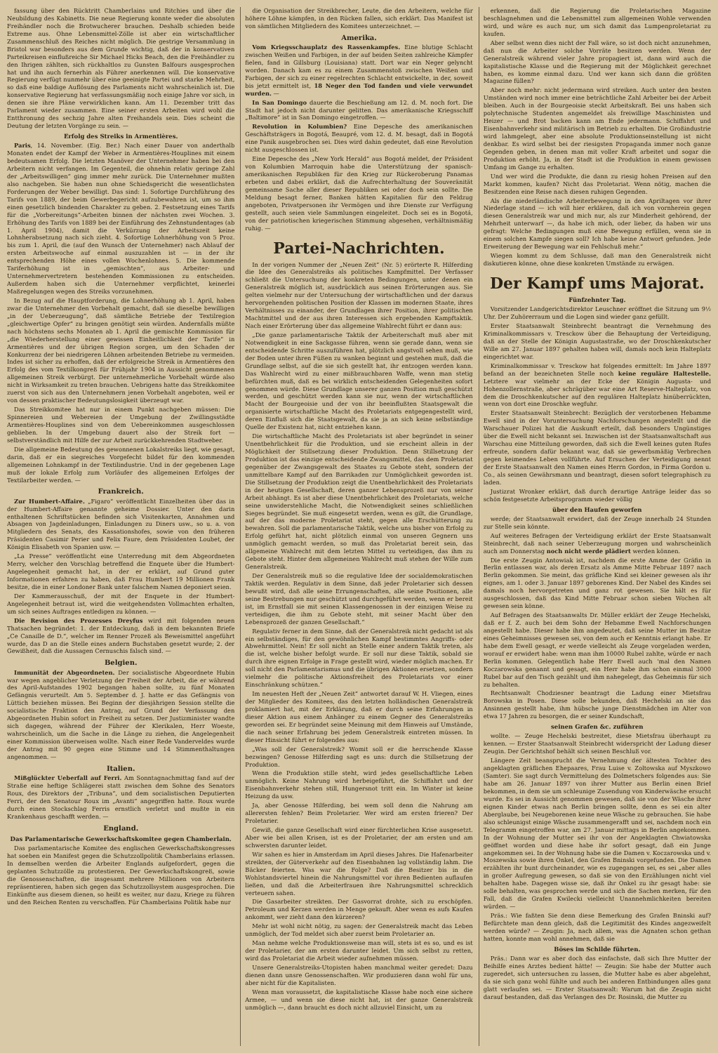fassung über den Rücktritt Chamberlains und Ritchies und über die Neubildung des Kabinetts. Die neue Regierung konnte weder die absoluten Freihändler noch die Brotwucherer brauchen. Deshalb schieden beide Extreme aus. Ohne Lebensmittel-Zölle ist aber ein wirtschaftlicher Zusammenschluß des Reiches nicht möglich. Die gestrige Versammlung in Bristol war besonders aus dem Grunde wichtig, daß der in konservativen Parteikreisen einflußreiche Sir Michael Hicks Beach, den die Freihändler zu den Ihrigen zählten, sich rückhaltlos zu Gunsten Balfours ausgesprochen hat und ihn auch fernerhin als Führer anerkennen will. Die konservative Regierung verfügt nunmehr über eine geeinigte Partei und starke Mehrheit, so daß eine baldige Auflösung des Parlaments nicht wahrscheinlich ist. Die konservative Regierung hat verfassungsmäßig noch einige Jahre vor sich, in denen sie ihre Pläne verwirklichen kann. Am 11. Dezember tritt das Parlament wieder zusammen. Eine seiner ersten Arbeiten wird wohl die Entthronung des sechzig Jahre alten Freihandels sein. Dies scheint die Deutung der letzten Vorgänge zu sein. —
Erfolg des Streiks in Armentières.
Paris, 14. November. (Eig. Ber.) Nach einer Dauer von anderthalb Monaten endet der Kampf der Weber in Armentières-Houplines mit einem bedeutsamen Erfolg. Die letzten Manöver der Unternehmer haben bei den Arbeitern nicht verfangen. Im Gegenteil, die ohnehin relativ geringe Zahl der „Arbeitswilligen“ ging immer mehr zurück. Die Unternehmer mußten also nachgeben. Sie haben nun ohne Schiedsgericht die wesentlichsten Forderungen der Weber bewilligt. Das sind: 1. Sofortige Durchführung des Tarifs von 1889, der beim Gewerbegericht aufzubewahren ist, um so ihm einen gesetzlich bindenden Charakter zu geben. 2. Festsetzung eines Tarifs für die „Vorbereitungs“-Arbeiten binnen der nächsten zwei Wochen. 3. Erhöhung des Tarifs von 1889 bei der Einführung des Zehnstundentages (ab 1. April 1904), damit die Verkürzung der Arbeitszeit keine Lohnherabsetzung nach sich zieht. 4. Sofortige Lohnerhöhung von 5 Proz. bis zum 1. April, die (auf den Wunsch der Unternehmer) nach Ablauf der ersten Arbeitswoche auf einmal auszuzahlen ist — in der ihr entsprechenden Höhe eines vollen Wochenlohnes. 5. Die kommende Tariferhöhung ist in „gemischten“, aus Arbeiter- und Unternehmervertretern bestehenden Kommissionen zu entscheiden. Außerdem haben sich die Unternehmer verpflichtet, keinerlei Maßregelungen wegen des Streiks vorzunehmen.
In Bezug auf die Hauptforderung, die Lohnerhöhung ab 1. April, haben zwar die Unternehmer den Vorbehalt gemacht, daß sie dieselbe bewilligen „in der Ueberzeugung“, daß sämtliche Betriebe der Textilregion „gleichwertige Opfer“ zu bringen genötigt sein würden. Andernfalls müßte nach höchstens sechs Monaten ab 1. April die gemischte Kommission für „die Wiederherstellung einer gewissen Einheitlichkeit der Tarife“ in Armentières und der übrigen Region sorgen, um den Schaden der Konkurrenz der bei niedrigeren Löhnen arbeitenden Betriebe zu vermeiden. Indes ist sicher zu erhoffen, daß der erfolgreiche Streik in Armentières den Erfolg des vom Textilkongreß für Frühjahr 1904 in Aussicht genommenen allgemeinen Streik verbürgt. Der unternehmerliche Vorbehalt würde also nicht in Wirksamkeit zu treten brauchen. Uebrigens hatte das Streikkomitee zuerst von sich aus den Unternehmern jenen Vorbehalt angeboten, weil er von dessen praktischer Bedeutungslosigkeit überzeugt war.
Das Streikkomitee hat nur in einem Punkt nachgeben müssen: Die Spinnereien und Webereien der Umgebung der Zwillingsstädte Armentières-Houplines sind von dem Uebereinkommen ausgeschlossen geblieben. In der Umgebung dauert also der Streik fort — selbstverständlich mit Hilfe der zur Arbeit zurückkehrenden Stadtweber.
Die allgemeine Bedeutung des gewonnenen Lokalstreiks liegt, wie gesagt, darin, daß er ein siegreiches Vorgefecht bildet für den kommenden allgemeinen Lohnkampf in der Textilindustrie. Und in der gegebenen Lage muß der lokale Erfolg zum Vorläufer des allgemeinen Erfolges der Textilarbeiter werden. —
Frankreich.
Zur Humbert-Affaire. „Figaro“ veröffentlicht Einzelheiten über das in der Humbert-Affaire genannte geheime Dossier. Unter den darin enthaltenen Schriftstücken befinden sich Visitenkarten, Annahmen und Absagen von Jagdeinladungen, Einladungen zu Diners usw., so u. a. von Mitgliedern des Senats, des Kassationshofes, sowie von den früheren Präsidenten Casimir Perier und Felix Faure, dem Präsidenten Loubet, der Königin Elisabeth von Spanien usw. —
„La Presse“ veröffentlicht eine Unterredung mit dem Abgeordneten Merry, welcher den Vorschlag betreffend die Enquete über die Humbert-Angelegenheit gemacht hat, in der er erklärt, auf Grund guter Informationen erfahren zu haben, daß Frau Humbert 19 Millionen Frank besitze, die in einer Londoner Bank unter falschem Namen deponiert seien.
Der Kammerausschuß, der mit der Enquete in der Humbert-Angelegenheit betraut ist, wird die weitgehendsten Vollmachten erhalten, um sich seines Auftrages entledigen zu können. —
Die Revision des Prozesses Dreyfus wird mit folgenden neuen Thatsachen begründet: 1. der Entdeckung, daß in dem bekannten Briefe „Ce Canaille de D.“, welcher im Renner Prozeß als Beweismittel angeführt wurde, das D an die Stelle eines andern Buchstaben gesetzt wurde; 2. der Gewißheit, daß die Aussagen Cernuschis falsch sind. —
Belgien.
Immunität der Abgeordneten. Der socialistische Abgeordnete Hubin war wegen angeblicher Verletzung der Freiheit der Arbeit, die er während des April-Aufstandes 1902 begangen haben sollte, zu fünf Monaten Gefängnis verurteilt. Am 5. September d. J. hatte er das Gefängnis von Lüttich beziehen müssen. Bei Beginn der diesjährigen Session stellte die socialistische Fraktion den Antrag, auf Grund der Verfassung den Abgeordneten Hubin sofort in Freiheit zu setzen. Der Justizminister wandte sich dagegen, während der Führer der Klerikalen, Herr Woeste, wahrscheinlich, um die Sache in die Länge zu ziehen, die Angelegenheit einer Kommission überweisen wollte. Nach einer Rede Vanderveldes wurde der Antrag mit 90 gegen eine Stimme und 14 Stimmenthaltungen angenommen. —
Italien.
Mißglückter Ueberfall auf Ferri. Am Sonntagnachmittag fand auf der Straße eine heftige Schlägerei statt zwischen dem Sohne des Senators Roux, des Direktors der „Tribuna“, und dem socialistischen Deputierten Ferri, der den Senatour Roux im „Avanti“ angegriffen hatte. Roux wurde durch einen Stockschlag Ferris ernstlich verletzt und mußte in ein Krankenhaus geschafft werden. —
England.
Das Parlamentarische Gewerkschaftskomitee gegen Chamberlain.
Das parlamentarische Komitee des englischen Gewerkschaftskongresses hat soeben ein Manifest gegen die Schutzzollpolitik Chamberlains erlassen. In demselben werden die Arbeiter Englands aufgefordert, gegen die geplanten Schutzzölle zu protestieren. Der Gewerkschaftskongreß, sowie die Genossenschaften, die insgesamt mehrere Millionen von Arbeitern repräsentieren, haben sich gegen das Schutzzollsystem ausgesprochen. Die Einkünfte aus diesem dienen, so heißt es weiter, nur dazu, Kriege zu führen und den Reichen Renten zu verschaffen. Für Chamberlains Politik habe nur
die Organisation der Streikbrecher, Leute, die den Arbeitern, welche für höhere Löhne kämpfen, in den Rücken fallen, sich erklärt. Das Manifest ist von sämtlichen Mitgliedern des Komitees unterzeichnet. —
Amerika.
Vom Kriegsschauplatz des Rassenkampfes. Eine blutige Schlacht zwischen Weißen und Farbigen, in der auf beiden Seiten zahlreiche Kämpfer fielen, fand in Gillsburg (Louisiana) statt. Dort war ein Neger gelyncht worden. Danach kam es zu einem Zusammenstoß zwischen Weißen und Farbigen, der sich zu einer regelrechten Schlacht entwickelte, in der, soweit bis jetzt ermittelt ist, 18 Neger den Tod fanden und viele verwundet wurden. —
In San Domingo dauerte die Beschießung am 12. d. M. noch fort. Die Stadt hat jedoch nicht darunter gelitten. Das amerikanische Kriegsschiff „Baltimore“ ist in San Domingo eingetroffen. —
Revolution in Kolumbien? Eine Depesche des amerikanischen Geschäftsträgers in Bogotá, Beaupré, vom 12. d. M. besagt, daß in Bogotá eine Panik ausgebrochen sei. Dies wird dahin gedeutet, daß eine Revolution nicht ausgeschlossen ist.
Eine Depesche des „New York Herald“ aus Bogotá meldet, der Präsident von Kolumbien Marroquin habe die Unterstützung der spanisch-amerikanischen Republiken für den Krieg zur Rückeroberung Panamas erbeten und dabei erklärt, daß die Aufrechterhaltung der Souveränität gemeinsame Sache aller dieser Republiken sei oder doch sein sollte. Die Meldung besagt ferner, Banken hätten Kapitalien für den Feldzug angeboten, Privatpersonen ihr Vermögen und ihre Dienste zur Verfügung gestellt, auch seien viele Sammlungen eingeleitet. Doch sei es in Bogotá, von der patriotischen kriegerischen Stimmung abgesehen, verhältnismäßig ruhig. —
Partei-Nachrichten.
In der vorigen Nummer der „Neuen Zeit“ (Nr. 5) erörterte R. Hilferding die Idee des Generalstreiks als politisches Kampfmittel. Der Verfasser schließt die Untersuchung der konkreten Bedingungen, unter denen ein Generalstreik möglich ist, ausdrücklich aus seinen Erörterungen aus. Sie gelten vielmehr nur der Untersuchung der wirtschaftlichen und der daraus hervorgehenden politischen Position der Klassen im modernen Staate, ihres Verhältnisses zu einander, der Grundlagen ihrer Position, ihrer politischen Machtmittel und der aus ihren Interessen sich ergebenden Kampftaktik. Nach einer Erörterung über das allgemeine Wahlrecht führt er dann aus:
„Die ganze parlamentarische Taktik der Arbeiterschaft muß aber mit Notwendigkeit in eine Sackgasse führen, wenn sie gerade dann, wenn sie entscheidende Schritte auszuführen hat, plötzlich angstvoll sehen muß, wie der Boden unter ihren Füßen zu wanken beginnt und gestehen muß, daß die Grundlage selbst, auf die sie sich gestellt hat, ihr entzogen werden kann. Das Wahlrecht wird zu einer mißbrauchbaren Waffe, wenn man stetig befürchten muß, daß es bei wirklich entscheidenden Gelegenheiten sofort genommen würde. Diese Grundlage unserer ganzen Position muß geschützt werden, und geschützt werden kann sie nur, wenn der wirtschaftlichen Macht der Bourgeoisie und der von ihr beeinflußten Staatsgewalt die organisierte wirtschaftliche Macht des Proletariats entgegengestellt wird, deren Einfluß sich die Staatsgewalt, da sie ja an sich keine selbständige Quelle der Existenz hat, nicht entziehen kann.
Die wirtschaftliche Macht des Proletariats ist aber begründet in seiner Unentbehrlichkeit für die Produktion, und sie erscheint allein in der Möglichkeit der Stillsetzung dieser Produktion. Denn Stillsetzung der Produktion ist das einzige entscheidende Zwangsmittel, das dem Proletariat gegenüber der Zwangsgewalt des Staates zu Gebote steht, sondern der unmittelbare Kampf auf den Barrikaden zur Unmöglichkeit geworden ist. Die Stillsetzung der Produktion zeigt die Unentbehrlichkeit des Proletariats in der heutigen Gesellschaft, deren ganzer Lebensprozeß nur von seiner Arbeit abhängt. Es ist aber diese Unentbehrlichkeit des Proletariats, welche seine unwiderstehliche Macht, die Notwendigkeit seines schließlichen Sieges begründet. Sie muß eingesetzt werden, wenn es gilt, die Grundlage, auf der das moderne Proletariat steht, gegen alle Erschütterung zu bewahren. Soll die parlamentarische Taktik, welche uns bisher von Erfolg zu Erfolg geführt hat, nicht plötzlich einmal von unseren Gegnern uns unmöglich gemacht werden, so muß das Proletariat bereit sein, das allgemeine Wahlrecht mit dem letzten Mittel zu verteidigen, das ihm zu Gebote steht. Hinter dem allgemeinen Wahlrecht muß stehen der Wille zum Generalstreik.
Der Generalstreik muß so die regulative Idee der socialdemokratischen Taktik werden. Regulativ in dem Sinne, daß jeder Proletarier sich dessen bewußt wird, daß alle seine Errungenschaften, alle seine Positionen, alle seine Bestrebungen nur geschützt und durchgeführt werden, wenn er bereit ist, im Ernstfall sie mit seinen Klassengenossen in der einzigen Weise zu verteidigen, die ihm zu Gebote steht, mit seiner Macht über den Lebensprozeß der ganzen Gesellschaft.“
Regulativ ferner in dem Sinne, daß der Generalstreik nicht gedacht ist als ein selbständiges, für den gewöhnlichen Kampf bestimmtes Angriffs- oder Abwehrmittel. Nein! Er soll nicht an Stelle einer andern Taktik treten, als die ist, welche bisher befolgt wurde. Er soll nur diese Taktik, sobald sie durch ihre eignen Erfolge in Frage gestellt wird, wieder möglich machen. Er soll nicht den Parlamentarismus und die übrigen Aktionen ersetzen, sondern vielmehr die politische Aktionsfreiheit des Proletariats vor einer Einschränkung schützen.“
Im neuesten Heft der „Neuen Zeit“ antwortet darauf W. H. Vliegen, eines der Mitglieder des Komitees, das den letzten holländischen Generalstreik proklamiert hat, mit der Erklärung, daß er durch seine Erfahrungen in dieser Aktion aus einem Anhänger zu einem Gegner des Generalstreiks geworden sei. Er begründet seine Meinung mit dem Hinweis auf Umstände, die nach seiner Erfahrung bei jedem Generalstreik eintreten müssen. In dieser Hinsicht führt er folgendes aus:
„Was soll der Generalstreik? Womit soll er die herrschende Klasse bezwingen? Genosse Hilferding sagt es uns: durch die Stillsetzung der Produktion.
Wenn die Produktion stille steht, wird jedes gesellschaftliche Leben unmöglich. Keine Nahrung wird herbeigeführt, die Schiffahrt und der Eisenbahnverkehr stehen still, Hungersnot tritt ein. Im Winter ist keine Heizung da usw.
Ja, aber Genosse Hilferding, bei wem soll denn die Nahrung am allerersten fehlen? Beim Proletarier. Wer wird am ersten frieren? Der Proletarier.
Gewiß, die ganze Gesellschaft wird einer fürchterlichen Krise ausgesetzt. Aber wie bei allen Krisen, ist es der Proletarier, der am ersten und am schwersten darunter leidet.
Wir sahen es hier in Amsterdam im April dieses Jahres. Die Hafenarbeiter streikten, der Güterverkehr auf den Eisenbahnen lag vollständig lahm. Die Bäcker feierten. Was war die Folge? Daß die Besitzer bis in die Wohlstandsviertel hinein die Nahrungsmittel vor ihren Bedienten auflaufen ließen, und daß die Arbeiterfrauen ihre Nahrungsmittel schrecklich verteuern sahen.
Die Gasarbeiter streikten. Der Gasvorrat drohte, sich zu erschöpfen. Petroleum und Kerzen werden in Menge gekauft. Aber wenn es aufs Kaufen ankommt, wer zieht dann den kürzeren?
Mehr ist wohl nicht nötig, zu sagen: der Generalstreik macht das Leben unmöglich, der Tod meldet sich aber zuerst beim Proletarier an.
Man nehme welche Produktionsweise man will, stets ist es so, und es ist der Proletarier, der am ersten darunter leidet. Um sich selbst zu retten, wird das Proletariat die Arbeit wieder aufnehmen müssen.
Unsere Generalstreiks-Utopisten haben manchmal weiter geredet: Dazu dienen dann unsre Genossenschaften. Wir produzieren dann wohl für uns, aber nicht für die Kapitalisten.
Wenn man voraussetzt, die kapitalistische Klasse habe noch eine sichere Armee, — und wenn sie diese nicht hat, ist der ganze Generalstreik unmöglich —, dann braucht es doch nicht allzuviel Einsicht, um zu
erkennen, daß die Regierung die Proletarischen Magazine beschlagnehmen und die Lebensmittel zum allgemeinen Wohle verwenden wird, und wäre es auch nur, um sich damit das Lumpenproletariat zu kaufen.
Aber selbst wenn dies nicht der Fall wäre, so ist doch nicht anzunehmen, daß nun die Arbeiter solche Vorräte besitzen werden. Wenn der Generalstreik während vieler Jahre propagiert ist, dann wird auch die kapitalistische Klasse und die Regierung mit der Möglichkeit gerechnet haben, es komme einmal dazu. Und wer kann sich dann die größten Magazine füllen?
Aber noch mehr: nicht jedermann wird streiken. Auch unter den besten Umständen wird noch immer eine beträchtliche Zahl Arbeiter bei der Arbeit bleiben. Auch in der Bourgeoisie steckt Arbeitskraft. Bei uns haben sich polytechnische Studenten angemeldet als freiwillige Maschinisten und Heizer — und Brot backen kann am Ende jedermann. Schiffahrt und Eisenbahnverkehr sind militärisch im Betrieb zu erhalten. Die Großindustrie wird lahmgelegt, aber eine absolute Produktionseinstellung ist nicht denkbar. Es wird selbst bei der riesigsten Propaganda immer noch ganze Gegenden geben, in denen man mit voller Kraft arbeitet und sogar die Produktion erhöht. Ja, in der Stadt ist die Produktion in einem gewissen Umfang im Gange zu erhalten.
Und wer wird die Produkte, die dann zu riesig hohen Preisen auf den Markt kommen, kaufen? Nicht das Proletariat. Wenn nötig, machen die Besitzenden eine Reise nach diesen ruhigen Gegenden.
Als die niederländische Arbeiterbewegung in den Apriltagen vor ihrer Niederlage stand — ich will hier erklären, daß ich von vornherein gegen diesen Generalstreik war und mich nur, als zur Minderheit gehörend, der Mehrheit unterwarf —, da habe ich mich, oder lieber, da haben wir uns gefragt: Welche Bedingungen muß eine Bewegung erfüllen, wenn sie in einem solchen Kampfe siegen soll? Ich habe keine Antwort gefunden. Jede Erweiterung der Bewegung war ein Fehlschuß mehr.“
Wiegen kommt zu dem Schlusse, daß man den Generalstreik nicht diskutieren könne, ohne diese konkreten Umstände zu erwägen.
Der Kampf ums Majorat.
Fünfzehnter Tag.
Vorsitzender Landgerichtsdirektor Leuschner eröffnet die Sitzung um 9½ Uhr. Der Zuhörerraum und die Logen sind wieder ganz gefüllt.
Erster Staatsanwalt Steinbrecht beantragt die Vernehmung des Kriminalkommissars v. Tresckow über die Behauptung der Verteidigung, daß an der Stelle der Königin Augustastraße, wo der Droschkenkutscher Wille am 27. Januar 1897 gehalten haben will, damals noch kein Halteplatz eingerichtet war.
Kriminalkommissar v. Tresckow hat folgendes ermittelt: Im Jahre 1897 befand an der bezeichneten Stelle noch keine reguläre Haltestelle. Letztere war vielmehr an der Ecke der Königin Augusta- und Hohenzollernstraße, aber schrägüber war eine Art Reserve-Halteplatz, von dem die Droschkenkutscher auf den regulären Halteplatz hinüberrückten, wenn von dort eine Droschke wegfuhr.
Erster Staatsanwalt Steinbrecht: Bezüglich der verstorbenen Hebamme Ewell sind in der Voruntersuchung Nachforschungen angestellt und die Warschauer Polizei hat die Auskunft erteilt, daß besonders Ungünstiges über die Ewell nicht bekannt sei. Inzwischen ist der Staatsanwaltschaft aus Warschau eine Mitteilung geworden, daß sich die Ewell keines guten Rufes erfreute, sondern dafür bekannt war, daß sie gewerbsmäßig Verbrechen gegen keimendes Leben vollführte. Auf Ersuchen der Verteidigung nennt der Erste Staatsanwalt den Namen eines Herrn Gordon, in Firma Gordon u. Co., als seinen Gewährsmann und beantragt, diesen sofort telegraphisch zu laden.
Justizrat Wronker erklärt, daß durch derartige Anträge leider das so schön festgesetzte Arbeitsprogramm wieder völlig
über den Haufen geworfen
werde; der Staatsanwalt erwidert, daß der Zeuge innerhalb 24 Stunden zur Stelle sein könnte.
Auf weiteres Befragen der Verteidigung erklärt der Erste Staatsanwalt Steinbrecht, daß nach seiner Ueberzeugung morgen und wahrscheinlich auch am Donnerstag noch nicht werde plädiert werden können.
Die erste Zeugin Antowiak ist, nachdem die erste Amme der Gräfin in Berlin entlassen war, als deren Ersatz als Amme Mitte Februar 1897 nach Berlin gekommen. Sie meint, das gräfliche Kind sei kleiner gewesen als ihr eignes, am 1. oder 3. Januar 1897 geborenes Kind. Der Nabel des Kindes sei damals noch hervorgetreten und ganz rot gewesen. Sie hält es für ausgeschlossen, daß das Kind Mitte Februar schon sieben Wochen alt gewesen sein könne.
Auf Befragen des Staatsanwalts Dr. Müller erklärt der Zeuge Hechelski, daß er f. Z. auch bei dem Sohn der Hebamme Ewell Nachforschungen angestellt habe. Dieser habe ihm angedeutet, daß seine Mutter im Besitze eines Geheimnisses gewesen sei, von dem auch er Kenntnis erlangt habe. Er habe dem Ewell gesagt, er werde vielleicht als Zeuge vorgeladen werden, worauf er erwidert habe: wenn man ihm 10000 Rubel zahlte, würde er nach Berlin kommen. Gelegentlich habe Herr Ewell auch 'mal den Namen Koczarowska genannt und gesagt, ein Herr habe ihm schon einmal 3000 Rubel bar auf den Tisch gezählt und ihm nahegelegt, das Geheimnis für sich zu behalten.
Rechtsanwalt Chodziesner beantragt die Ladung einer Mietsfrau Borowska in Posen. Diese solle bekunden, daß Hechelski an sie das Ansinnen gestellt habe, ihm hübsche junge Dienstmädchen im Alter von etwa 17 Jahren zu besorgen, die er seiner Kundschaft,
seinen Grafen &c. zuführen
wollte. — Zeuge Hechelski bestreitet, diese Mietsfrau überhaupt zu kennen. — Erster Staatsanwalt Steinbrecht widerspricht der Ladung dieser Zeugin. Der Gerichtshof behält sich seinen Beschluß vor.
Längere Zeit beansprucht die Vernehmung der ältesten Tochter des angeklagten gräflichen Ehepaares, Frau Luise v. Zoltowska auf Myszkowo (Samter). Sie sagt durch Vermittelung des Dolmetschers folgendes aus: Sie habe am 26. Januar 1897 von ihrer Mutter aus Berlin einen Brief bekommen, in dem sie um schleunige Zusendung von Kinderwäsche ersucht wurde. Es sei in Aussicht genommen gewesen, daß sie von der Wäsche ihrer eignen Kinder etwas nach Berlin bringen sollte, denn es sei ein alter Aberglaube, bei Neugeborenen keine neue Wäsche zu gebrauchen. Sie habe also schleunigst einige Wäsche zusammengerafft und sei, nachdem noch ein Telegramm eingetroffen war, am 27. Januar mittags in Berlin angekommen. In der Wohnung der Mutter sei ihr von der Angeklagten Chwiatowska geöffnet worden und diese habe ihr sofort gesagt, daß ein Junge angekommen sei. In der Wohnung habe sie die Damen v. Koczarowska und v. Moszewska sowie ihren Onkel, den Grafen Bninski vorgefunden. Die Damen erzählten ihr bunt durcheinander, wie es zugegangen sei, es sei „aber alles in großer Aufregung gewesen, so daß sie von den Erzählungen nicht viel behalten habe. Dagegen wisse sie, daß ihr Onkel zu ihr gesagt habe: sie solle behalten, was gesprochen werde und sich die Sachen merken, für den Fall, daß die Grafen Kwilecki vielleicht Unannehmlichkeiten bereiten würden. —
Präs.: Wie faßten Sie denn diese Bemerkung des Grafen Bninski auf? Befürchtete man denn gleich, daß die Legitimität des Kindes angezweifelt werden würde? — Zeugin: Ja, nach allem, was die Agnaten schon gethan hatten, konnte man wohl annehmen, daß sie
Böses im Schilde führten.
Präs.: Dann war es aber doch das einfachste, daß sich Ihre Mutter der Beihilfe eines Arztes bedient hätte! — Zeugin: Sie habe der Mutter auch zugeredet, sich untersuchen zu lassen, die Mutter habe es aber abgelehnt, da sie sich ganz wohl fühlte und auch bei anderen Entbindungen alles ganz glatt verlaufen sei. — Erster Staatsanwalt: Warum hat die Zeugin nicht darauf bestanden, daß das Verlangen des Dr. Rosinski, die Mutter zu